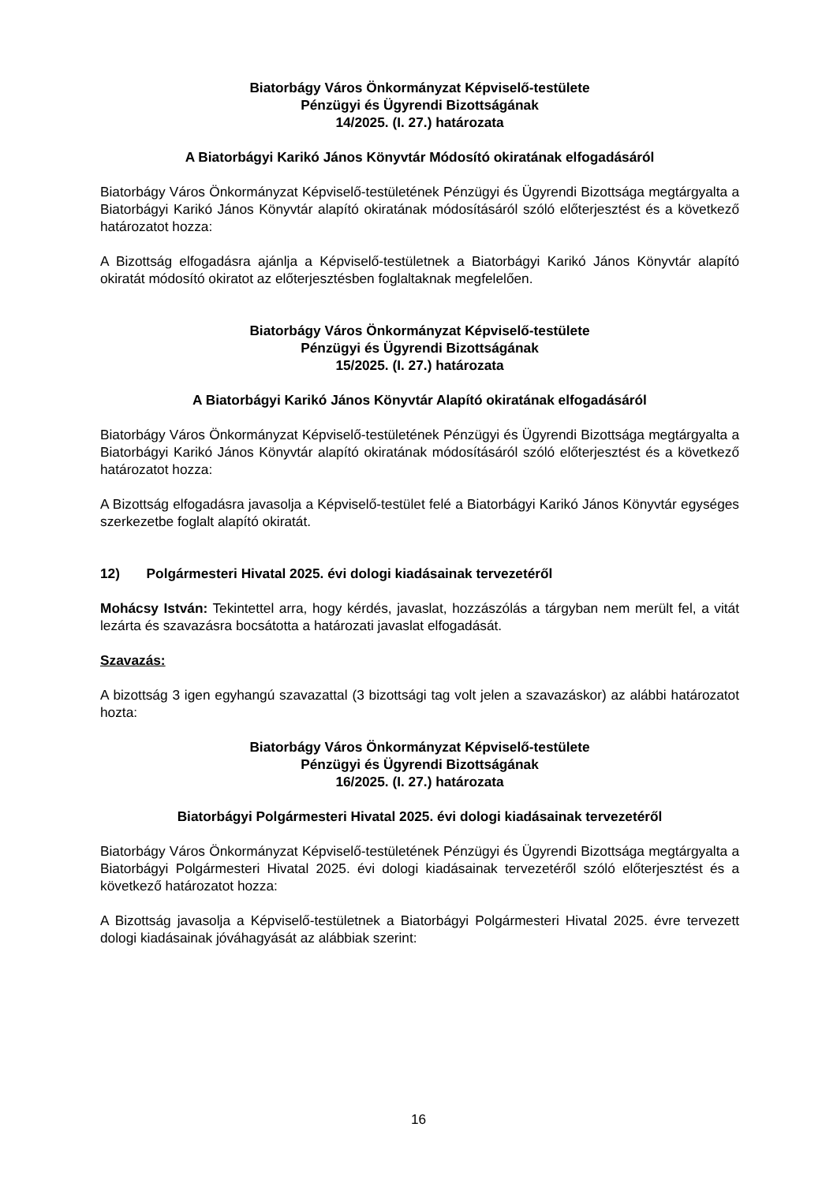Biatorbágy Város Önkormányzat Képviselő-testülete
Pénzügyi és Ügyrendi Bizottságának
14/2025. (I. 27.) határozata
A Biatorbágyi Karikó János Könyvtár Módosító okiratának elfogadásáról
Biatorbágy Város Önkormányzat Képviselő-testületének Pénzügyi és Ügyrendi Bizottsága megtárgyalta a Biatorbágyi Karikó János Könyvtár alapító okiratának módosításáról szóló előterjesztést és a következő határozatot hozza:
A Bizottság elfogadásra ajánlja a Képviselő-testületnek a Biatorbágyi Karikó János Könyvtár alapító okiratát módosító okiratot az előterjesztésben foglaltaknak megfelelően.
Biatorbágy Város Önkormányzat Képviselő-testülete
Pénzügyi és Ügyrendi Bizottságának
15/2025. (I. 27.) határozata
A Biatorbágyi Karikó János Könyvtár Alapító okiratának elfogadásáról
Biatorbágy Város Önkormányzat Képviselő-testületének Pénzügyi és Ügyrendi Bizottsága megtárgyalta a Biatorbágyi Karikó János Könyvtár alapító okiratának módosításáról szóló előterjesztést és a következő határozatot hozza:
A Bizottság elfogadásra javasolja a Képviselő-testület felé a Biatorbágyi Karikó János Könyvtár egységes szerkezetbe foglalt alapító okiratát.
12) Polgármesteri Hivatal 2025. évi dologi kiadásainak tervezetéről
Mohácsy István: Tekintettel arra, hogy kérdés, javaslat, hozzászólás a tárgyban nem merült fel, a vitát lezárta és szavazásra bocsátotta a határozati javaslat elfogadását.
Szavazás:
A bizottság 3 igen egyhangú szavazattal (3 bizottsági tag volt jelen a szavazáskor) az alábbi határozatot hozta:
Biatorbágy Város Önkormányzat Képviselő-testülete
Pénzügyi és Ügyrendi Bizottságának
16/2025. (I. 27.) határozata
Biatorbágyi Polgármesteri Hivatal 2025. évi dologi kiadásainak tervezetéről
Biatorbágy Város Önkormányzat Képviselő-testületének Pénzügyi és Ügyrendi Bizottsága megtárgyalta a Biatorbágyi Polgármesteri Hivatal 2025. évi dologi kiadásainak tervezetéről szóló előterjesztést és a következő határozatot hozza:
A Bizottság javasolja a Képviselő-testületnek a Biatorbágyi Polgármesteri Hivatal 2025. évre tervezett dologi kiadásainak jóváhagyását az alábbiak szerint:
16